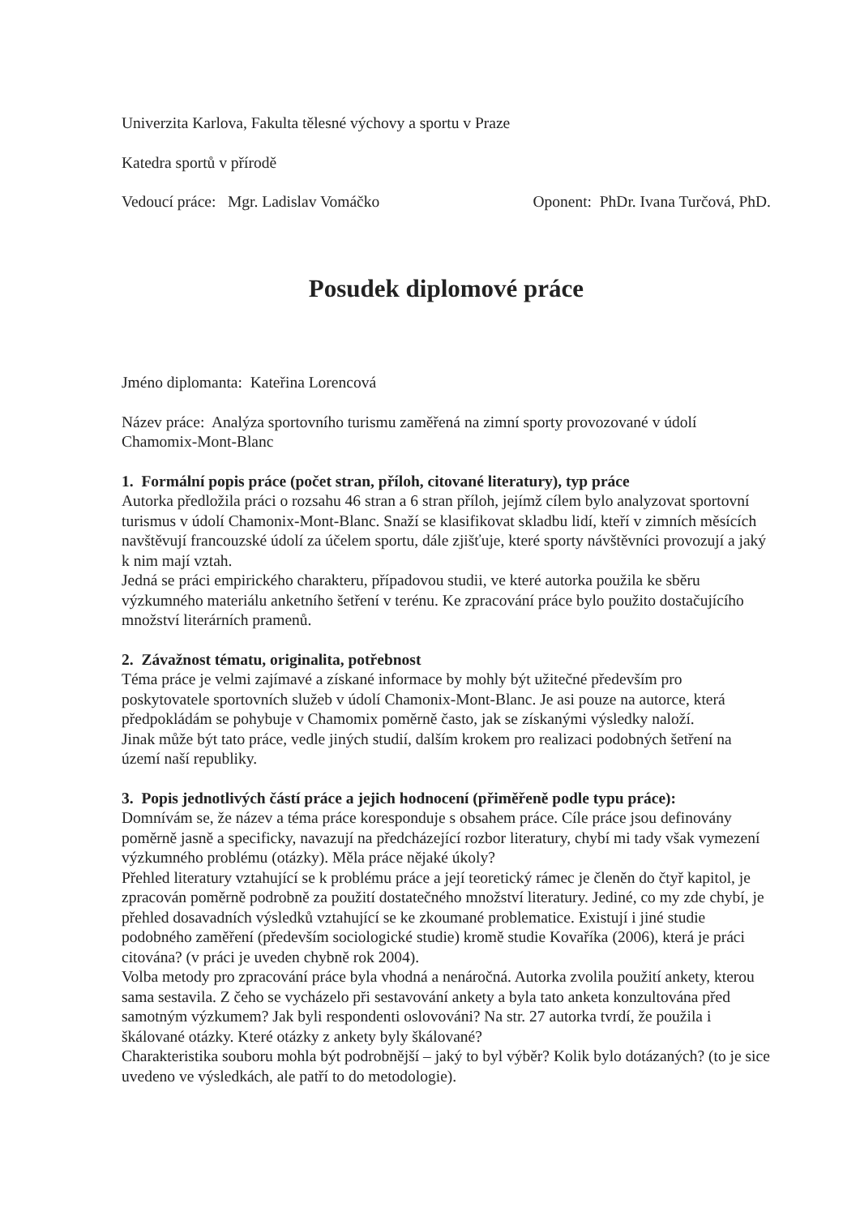Univerzita Karlova, Fakulta tělesné výchovy a sportu v Praze
Katedra sportů v přírodě
Vedoucí práce: Mgr. Ladislav Vomáčko Oponent: PhDr. Ivana Turčová, PhD.
Posudek diplomové práce
Jméno diplomanta: Kateřina Lorencová
Název práce: Analýza sportovního turismu zaměřená na zimní sporty provozované v údolí Chamomix-Mont-Blanc
1. Formální popis práce (počet stran, příloh, citované literatury), typ práce
Autorka předložila práci o rozsahu 46 stran a 6 stran příloh, jejímž cílem bylo analyzovat sportovní turismus v údolí Chamonix-Mont-Blanc. Snaží se klasifikovat skladbu lidí, kteří v zimních měsících navštěvují francouzské údolí za účelem sportu, dále zjišťuje, které sporty návštěvníci provozují a jaký k nim mají vztah.
Jedná se práci empirického charakteru, případovou studii, ve které autorka použila ke sběru výzkumného materiálu anketního šetření v terénu. Ke zpracování práce bylo použito dostačujícího množství literárních pramenů.
2. Závažnost tématu, originalita, potřebnost
Téma práce je velmi zajímavé a získané informace by mohly být užitečné především pro poskytovatele sportovních služeb v údolí Chamonix-Mont-Blanc. Je asi pouze na autorce, která předpokládám se pohybuje v Chamomix poměrně často, jak se získanými výsledky naloží.
Jinak může být tato práce, vedle jiných studií, dalším krokem pro realizaci podobných šetření na území naší republiky.
3. Popis jednotlivých částí práce a jejich hodnocení (přiměřeně podle typu práce):
Domnívám se, že název a téma práce koresponduje s obsahem práce. Cíle práce jsou definovány poměrně jasně a specificky, navazují na předcházející rozbor literatury, chybí mi tady však vymezení výzkumného problému (otázky). Měla práce nějaké úkoly?
Přehled literatury vztahující se k problému práce a její teoretický rámec je členěn do čtyř kapitol, je zpracován poměrně podrobně za použití dostatečného množství literatury. Jediné, co my zde chybí, je přehled dosavadních výsledků vztahující se ke zkoumané problematice. Existují i jiné studie podobného zaměření (především sociologické studie) kromě studie Kovaříka (2006), která je práci citována? (v práci je uveden chybně rok 2004).
Volba metody pro zpracování práce byla vhodná a nenáročná. Autorka zvolila použití ankety, kterou sama sestavila. Z čeho se vycházelo při sestavování ankety a byla tato anketa konzultována před samotným výzkumem? Jak byli respondenti oslovováni? Na str. 27 autorka tvrdí, že použila i škálované otázky. Které otázky z ankety byly škálované?
Charakteristika souboru mohla být podrobnější – jaký to byl výběr? Kolik bylo dotázaných? (to je sice uvedeno ve výsledkách, ale patří to do metodologie).